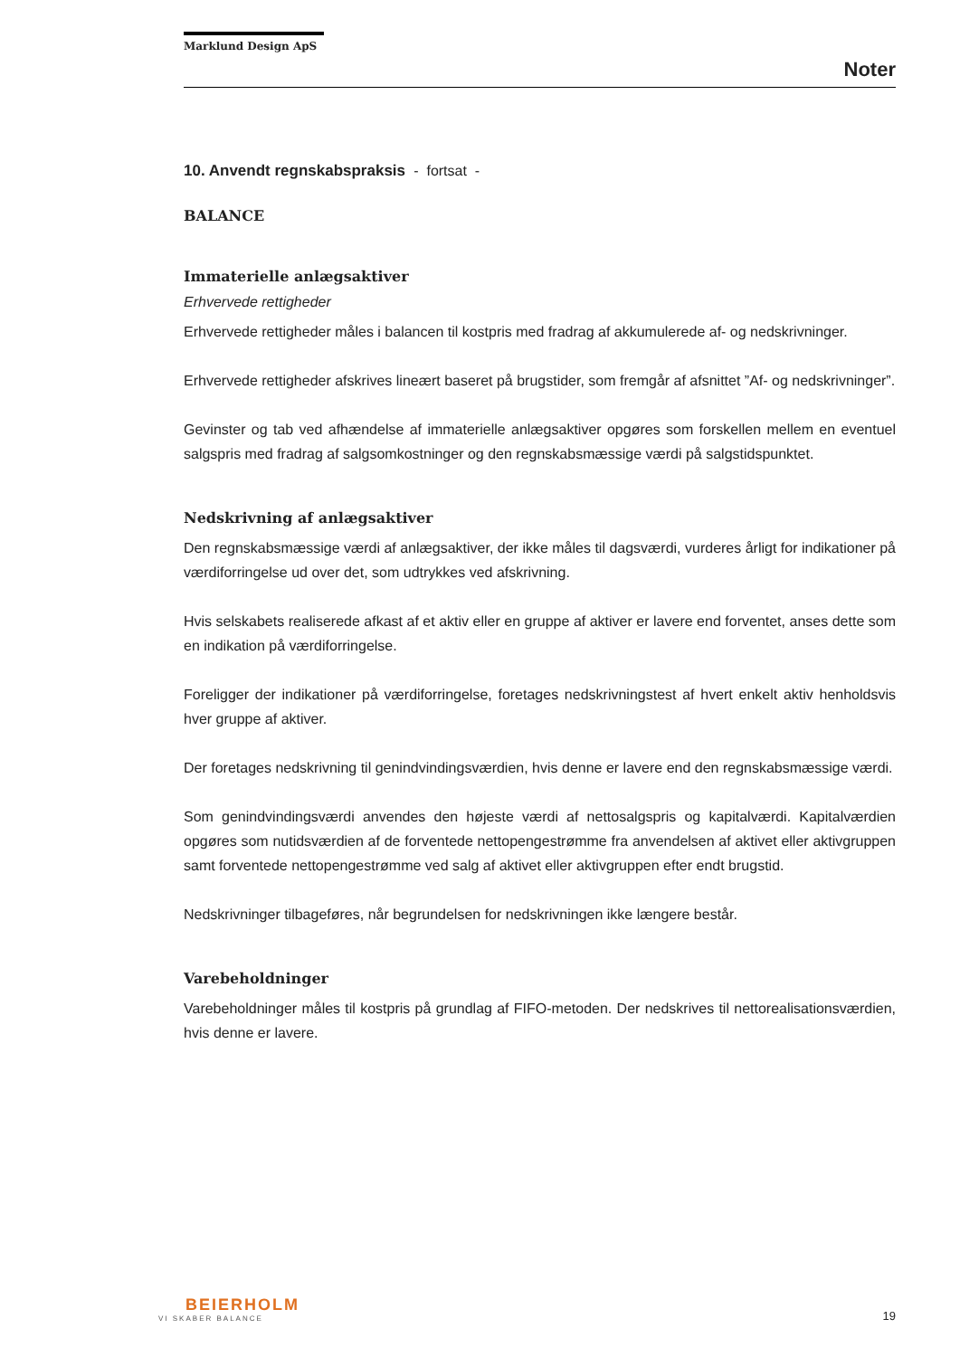Marklund Design ApS
Noter
10. Anvendt regnskabspraksis - fortsat -
BALANCE
Immaterielle anlægsaktiver
Erhvervede rettigheder
Erhvervede rettigheder måles i balancen til kostpris med fradrag af akkumulerede af- og nedskrivninger.
Erhvervede rettigheder afskrives lineært baseret på brugstider, som fremgår af afsnittet ”Af- og nedskrivninger”.
Gevinster og tab ved afhændelse af immaterielle anlægsaktiver opgøres som forskellen mellem en eventuel salgspris med fradrag af salgsomkostninger og den regnskabsmæssige værdi på salgstidspunktet.
Nedskrivning af anlægsaktiver
Den regnskabsmæssige værdi af anlægsaktiver, der ikke måles til dagsværdi, vurderes årligt for indikationer på værdiforringelse ud over det, som udtrykkes ved afskrivning.
Hvis selskabets realiserede afkast af et aktiv eller en gruppe af aktiver er lavere end forventet, anses dette som en indikation på værdiforringelse.
Foreligger der indikationer på værdiforringelse, foretages nedskrivningstest af hvert enkelt aktiv henholdsvis hver gruppe af aktiver.
Der foretages nedskrivning til genindvindingsværdien, hvis denne er lavere end den regnskabsmæssige værdi.
Som genindvindingsværdi anvendes den højeste værdi af nettosalgspris og kapitalværdi. Kapitalværdien opgøres som nutidsværdien af de forventede nettopengestrømme fra anvendelsen af aktivet eller aktivgruppen samt forventede nettopengestrømme ved salg af aktivet eller aktivgruppen efter endt brugstid.
Nedskrivninger tilbageføres, når begrundelsen for nedskrivningen ikke længere består.
Varebeholdninger
Varebeholdninger måles til kostpris på grundlag af FIFO-metoden. Der nedskrives til nettorealisationsværdien, hvis denne er lavere.
BEIERHOLM
VI SKABER BALANCE
19